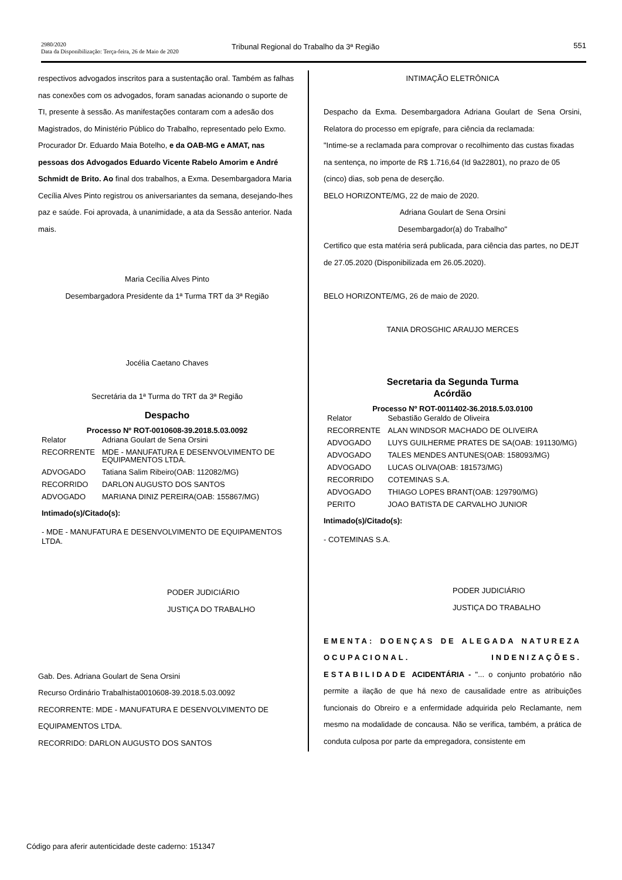2980/2020
Data da Disponibilização: Terça-feira, 26 de Maio de 2020
Tribunal Regional do Trabalho da 3ª Região
551
respectivos advogados inscritos para a sustentação oral. Também as falhas nas conexões com os advogados, foram sanadas acionando o suporte de TI, presente à sessão. As manifestações contaram com a adesão dos Magistrados, do Ministério Público do Trabalho, representado pelo Exmo. Procurador Dr. Eduardo Maia Botelho, e da OAB-MG e AMAT, nas pessoas dos Advogados Eduardo Vicente Rabelo Amorim e André Schmidt de Brito. Ao final dos trabalhos, a Exma. Desembargadora Maria Cecília Alves Pinto registrou os aniversariantes da semana, desejando-lhes paz e saúde. Foi aprovada, à unanimidade, a ata da Sessão anterior. Nada mais.
Maria Cecília Alves Pinto
Desembargadora Presidente da 1ª Turma TRT da 3ª Região
Jocélia Caetano Chaves
Secretária da 1ª Turma do TRT da 3ª Região
Despacho
Processo Nº ROT-0010608-39.2018.5.03.0092
| Relator | Adriana Goulart de Sena Orsini |
| RECORRENTE | MDE - MANUFATURA E DESENVOLVIMENTO DE EQUIPAMENTOS LTDA. |
| ADVOGADO | Tatiana Salim Ribeiro(OAB: 112082/MG) |
| RECORRIDO | DARLON AUGUSTO DOS SANTOS |
| ADVOGADO | MARIANA DINIZ PEREIRA(OAB: 155867/MG) |
Intimado(s)/Citado(s):
- MDE - MANUFATURA E DESENVOLVIMENTO DE EQUIPAMENTOS LTDA.
PODER JUDICIÁRIO
JUSTIÇA DO TRABALHO
Gab. Des. Adriana Goulart de Sena Orsini
Recurso Ordinário Trabalhista0010608-39.2018.5.03.0092
RECORRENTE: MDE - MANUFATURA E DESENVOLVIMENTO DE EQUIPAMENTOS LTDA.
RECORRIDO: DARLON AUGUSTO DOS SANTOS
INTIMAÇÃO ELETRÔNICA
Despacho da Exma. Desembargadora Adriana Goulart de Sena Orsini, Relatora do processo em epígrafe, para ciência da reclamada:
"Intime-se a reclamada para comprovar o recolhimento das custas fixadas na sentença, no importe de R$ 1.716,64 (Id 9a22801), no prazo de 05 (cinco) dias, sob pena de deserção.
BELO HORIZONTE/MG, 22 de maio de 2020.
Adriana Goulart de Sena Orsini
Desembargador(a) do Trabalho"
Certifico que esta matéria será publicada, para ciência das partes, no DEJT de 27.05.2020 (Disponibilizada em 26.05.2020).
BELO HORIZONTE/MG, 26 de maio de 2020.
TANIA DROSGHIC ARAUJO MERCES
Secretaria da Segunda Turma
Acórdão
Processo Nº ROT-0011402-36.2018.5.03.0100
| Relator | Sebastião Geraldo de Oliveira |
| RECORRENTE | ALAN WINDSOR MACHADO DE OLIVEIRA |
| ADVOGADO | LUYS GUILHERME PRATES DE SA(OAB: 191130/MG) |
| ADVOGADO | TALES MENDES ANTUNES(OAB: 158093/MG) |
| ADVOGADO | LUCAS OLIVA(OAB: 181573/MG) |
| RECORRIDO | COTEMINAS S.A. |
| ADVOGADO | THIAGO LOPES BRANT(OAB: 129790/MG) |
| PERITO | JOAO BATISTA DE CARVALHO JUNIOR |
Intimado(s)/Citado(s):
- COTEMINAS S.A.
PODER JUDICIÁRIO
JUSTIÇA DO TRABALHO
EMENTA: DOENÇAS DE ALEGADA NATUREZA OCUPACIONAL. INDENIZAÇÕES. ESTABILIDADE ACIDENTÁRIA - "... o conjunto probatório não permite a ilação de que há nexo de causalidade entre as atribuições funcionais do Obreiro e a enfermidade adquirida pelo Reclamante, nem mesmo na modalidade de concausa. Não se verifica, também, a prática de conduta culposa por parte da empregadora, consistente em
Código para aferir autenticidade deste caderno: 151347